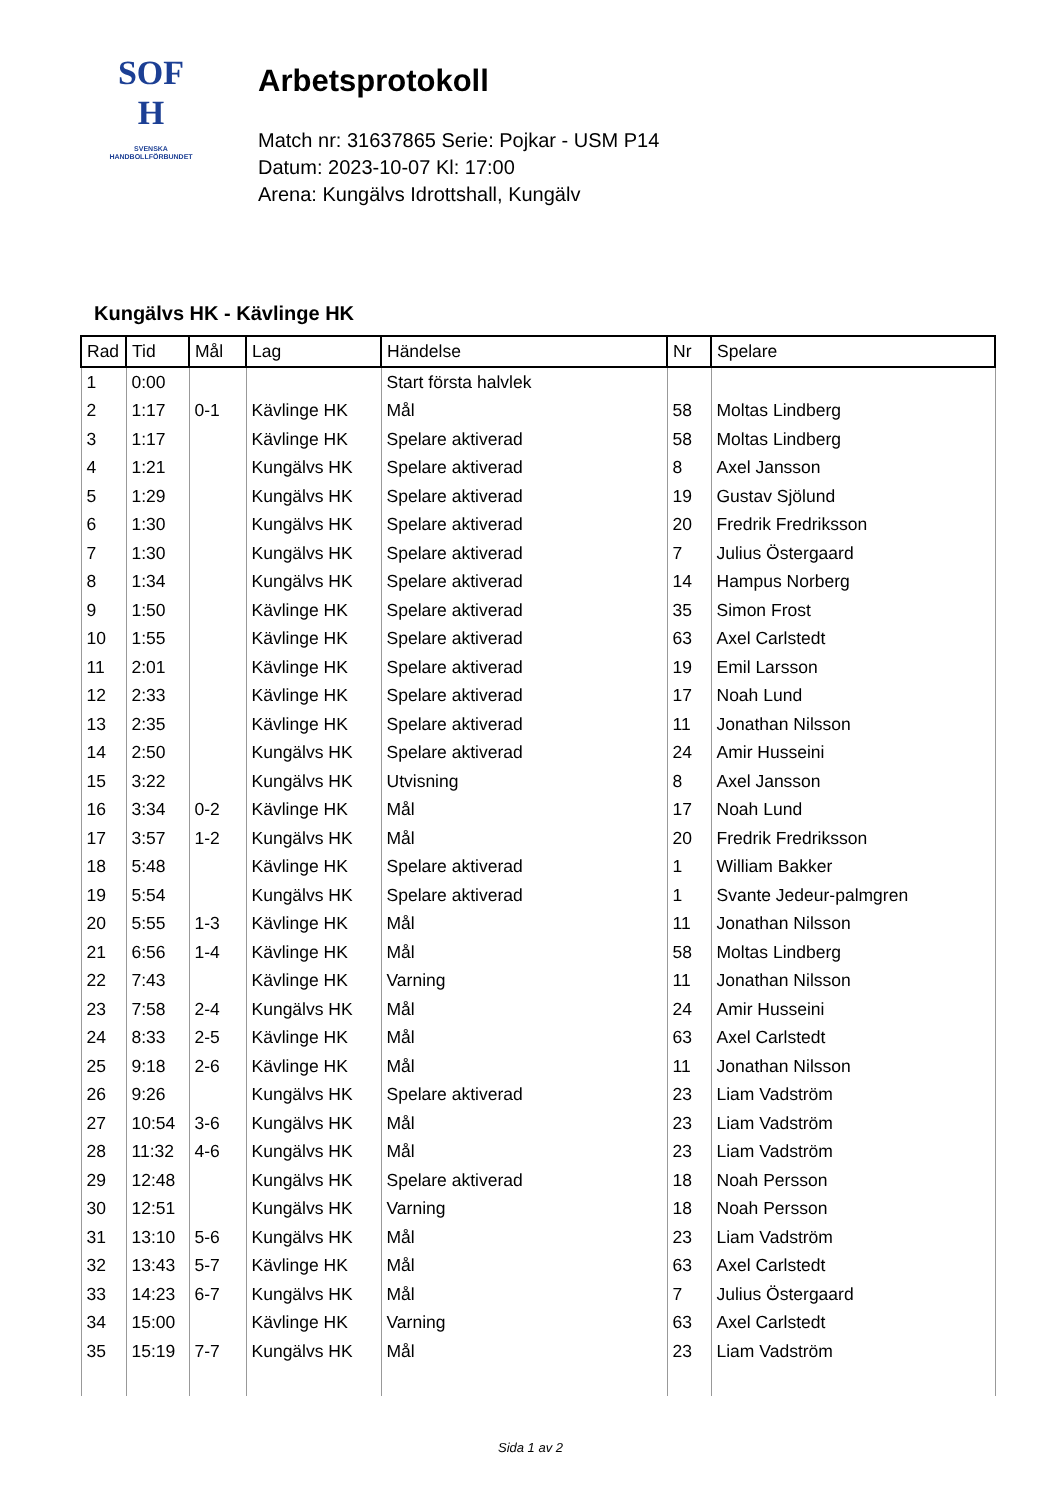SOF
H
SVENSKA
HANDBOLLFÖRBUNDET
Arbetsprotokoll
Match nr: 31637865 Serie: Pojkar - USM P14
Datum: 2023-10-07 Kl: 17:00
Arena: Kungälvs Idrottshall, Kungälv
Kungälvs HK - Kävlinge HK
| Rad | Tid | Mål | Lag | Händelse | Nr | Spelare |
| --- | --- | --- | --- | --- | --- | --- |
| 1 | 0:00 | | | Start första halvlek | | |
| 2 | 1:17 | 0-1 | Kävlinge HK | Mål | 58 | Moltas Lindberg |
| 3 | 1:17 | | Kävlinge HK | Spelare aktiverad | 58 | Moltas Lindberg |
| 4 | 1:21 | | Kungälvs HK | Spelare aktiverad | 8 | Axel Jansson |
| 5 | 1:29 | | Kungälvs HK | Spelare aktiverad | 19 | Gustav Sjölund |
| 6 | 1:30 | | Kungälvs HK | Spelare aktiverad | 20 | Fredrik Fredriksson |
| 7 | 1:30 | | Kungälvs HK | Spelare aktiverad | 7 | Julius Östergaard |
| 8 | 1:34 | | Kungälvs HK | Spelare aktiverad | 14 | Hampus Norberg |
| 9 | 1:50 | | Kävlinge HK | Spelare aktiverad | 35 | Simon Frost |
| 10 | 1:55 | | Kävlinge HK | Spelare aktiverad | 63 | Axel Carlstedt |
| 11 | 2:01 | | Kävlinge HK | Spelare aktiverad | 19 | Emil Larsson |
| 12 | 2:33 | | Kävlinge HK | Spelare aktiverad | 17 | Noah Lund |
| 13 | 2:35 | | Kävlinge HK | Spelare aktiverad | 11 | Jonathan Nilsson |
| 14 | 2:50 | | Kungälvs HK | Spelare aktiverad | 24 | Amir Husseini |
| 15 | 3:22 | | Kungälvs HK | Utvisning | 8 | Axel Jansson |
| 16 | 3:34 | 0-2 | Kävlinge HK | Mål | 17 | Noah Lund |
| 17 | 3:57 | 1-2 | Kungälvs HK | Mål | 20 | Fredrik Fredriksson |
| 18 | 5:48 | | Kävlinge HK | Spelare aktiverad | 1 | William Bakker |
| 19 | 5:54 | | Kungälvs HK | Spelare aktiverad | 1 | Svante Jedeur-palmgren |
| 20 | 5:55 | 1-3 | Kävlinge HK | Mål | 11 | Jonathan Nilsson |
| 21 | 6:56 | 1-4 | Kävlinge HK | Mål | 58 | Moltas Lindberg |
| 22 | 7:43 | | Kävlinge HK | Varning | 11 | Jonathan Nilsson |
| 23 | 7:58 | 2-4 | Kungälvs HK | Mål | 24 | Amir Husseini |
| 24 | 8:33 | 2-5 | Kävlinge HK | Mål | 63 | Axel Carlstedt |
| 25 | 9:18 | 2-6 | Kävlinge HK | Mål | 11 | Jonathan Nilsson |
| 26 | 9:26 | | Kungälvs HK | Spelare aktiverad | 23 | Liam Vadström |
| 27 | 10:54 | 3-6 | Kungälvs HK | Mål | 23 | Liam Vadström |
| 28 | 11:32 | 4-6 | Kungälvs HK | Mål | 23 | Liam Vadström |
| 29 | 12:48 | | Kungälvs HK | Spelare aktiverad | 18 | Noah Persson |
| 30 | 12:51 | | Kungälvs HK | Varning | 18 | Noah Persson |
| 31 | 13:10 | 5-6 | Kungälvs HK | Mål | 23 | Liam Vadström |
| 32 | 13:43 | 5-7 | Kävlinge HK | Mål | 63 | Axel Carlstedt |
| 33 | 14:23 | 6-7 | Kungälvs HK | Mål | 7 | Julius Östergaard |
| 34 | 15:00 | | Kävlinge HK | Varning | 63 | Axel Carlstedt |
| 35 | 15:19 | 7-7 | Kungälvs HK | Mål | 23 | Liam Vadström |
Sida 1 av 2